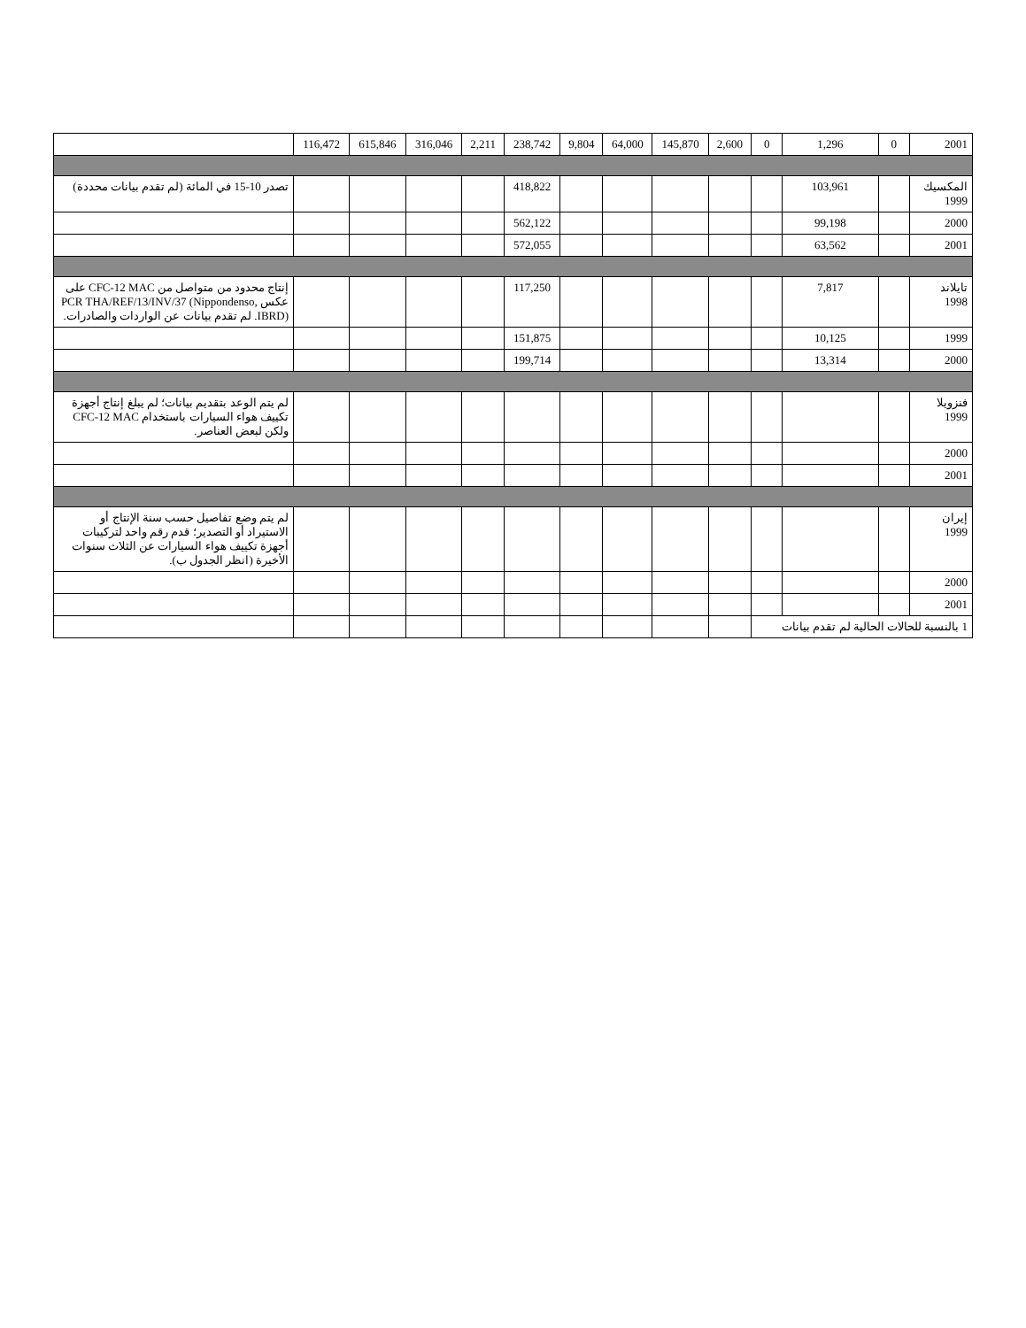| 2001 | 0 | 1,296 | 0 | 2,600 | 145,870 | 64,000 | 9,804 | 238,742 | 2,211 | 316,046 | 615,846 | 116,472 | |
| المكسيك 1999 | | 103,961 | | | | | | 418,822 | | | | | تصدر 10-15 في المائة (لم تقدم بيانات محددة) |
| 2000 | | 99,198 | | | | | | 562,122 | | | | | |
| 2001 | | 63,562 | | | | | | 572,055 | | | | | |
| تايلاند 1998 | | 7,817 | | | | | | 117,250 | | | | | إنتاج محدود من متواصل من CFC-12 MAC على عكس PCR THA/REF/13/INV/37 (Nippondenso, IBRD). لم تقدم بيانات عن الواردات والصادرات. |
| 1999 | | 10,125 | | | | | | 151,875 | | | | | |
| 2000 | | 13,314 | | | | | | 199,714 | | | | | |
| فنزويلا 1999 | | | | | | | | | | | | | لم يتم الوعد بتقديم بيانات؛ لم يبلغ إنتاج أجهزة تكييف هواء السيارات باستخدام CFC-12 MAC ولكن لبعض العناصر. |
| 2000 | | | | | | | | | | | | | |
| 2001 | | | | | | | | | | | | | |
| إيران 1999 | | | | | | | | | | | | | لم يتم وضع تفاصيل حسب سنة الإنتاج أو الاستيراد أو التصدير؛ قدم رقم واحد لتركيبات أجهزة تكييف هواء السيارات عن الثلاث سنوات الأخيرة (انظر الجدول ب). |
| 2000 | | | | | | | | | | | | | |
| 2001 | | | | | | | | | | | | | |
| 1 بالنسبة للحالات الحالية لم تقدم بيانات | | | | | | | | | | | | | |